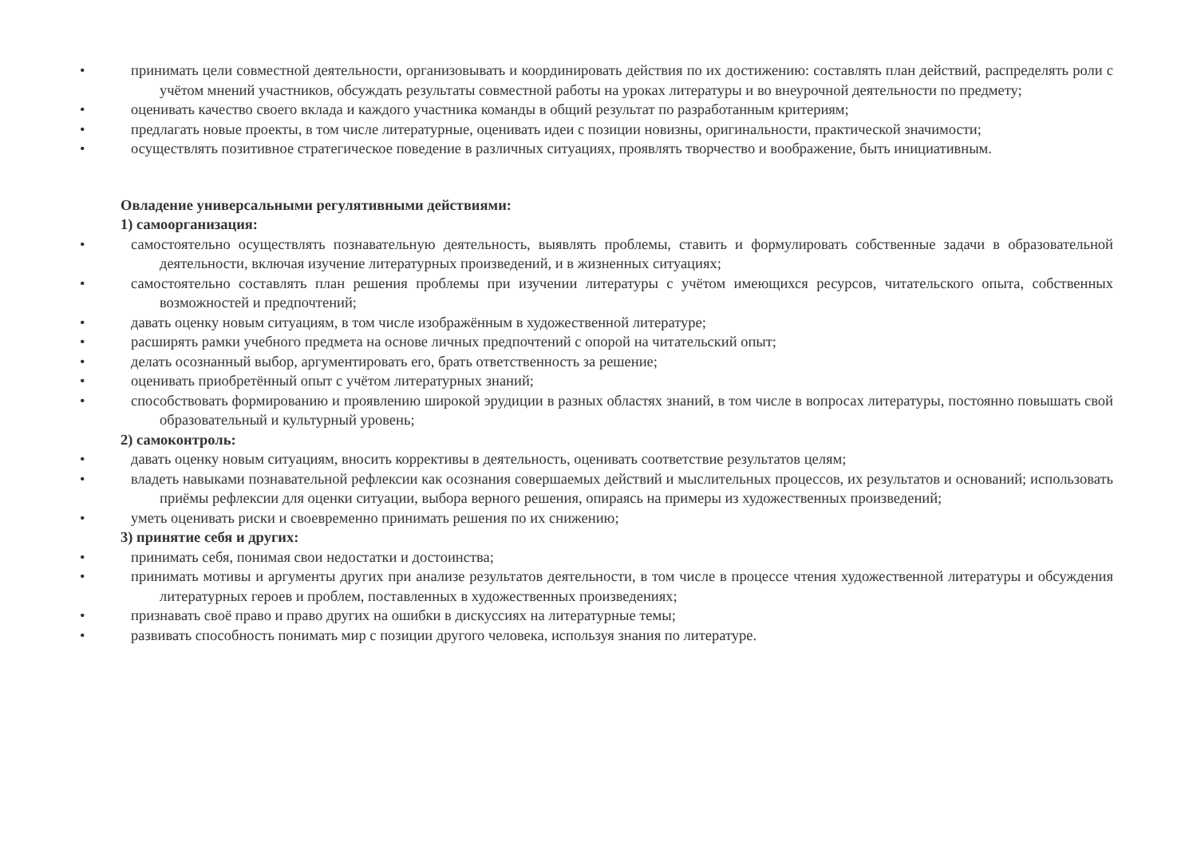•принимать цели совместной деятельности, организовывать и координировать действия по их достижению: составлять план действий, распределять роли с учётом мнений участников, обсуждать результаты совместной работы на уроках литературы и во внеурочной деятельности по предмету;
•оценивать качество своего вклада и каждого участника команды в общий результат по разработанным критериям;
•предлагать новые проекты, в том числе литературные, оценивать идеи с позиции новизны, оригинальности, практической значимости;
•осуществлять позитивное стратегическое поведение в различных ситуациях, проявлять творчество и воображение, быть инициативным.
Овладение универсальными регулятивными действиями:
1) самоорганизация:
•самостоятельно осуществлять познавательную деятельность, выявлять проблемы, ставить и формулировать собственные задачи в образовательной деятельности, включая изучение литературных произведений, и в жизненных ситуациях;
•самостоятельно составлять план решения проблемы при изучении литературы с учётом имеющихся ресурсов, читательского опыта, собственных возможностей и предпочтений;
•давать оценку новым ситуациям, в том числе изображённым в художественной литературе;
•расширять рамки учебного предмета на основе личных предпочтений с опорой на читательский опыт;
•делать осознанный выбор, аргументировать его, брать ответственность за решение;
•оценивать приобретённый опыт с учётом литературных знаний;
•способствовать формированию и проявлению широкой эрудиции в разных областях знаний, в том числе в вопросах литературы, постоянно повышать свой образовательный и культурный уровень;
2) самоконтроль:
•давать оценку новым ситуациям, вносить коррективы в деятельность, оценивать соответствие результатов целям;
•владеть навыками познавательной рефлексии как осознания совершаемых действий и мыслительных процессов, их результатов и оснований; использовать приёмы рефлексии для оценки ситуации, выбора верного решения, опираясь на примеры из художественных произведений;
•уметь оценивать риски и своевременно принимать решения по их снижению;
3) принятие себя и других:
•принимать себя, понимая свои недостатки и достоинства;
•принимать мотивы и аргументы других при анализе результатов деятельности, в том числе в процессе чтения художественной литературы и обсуждения литературных героев и проблем, поставленных в художественных произведениях;
•признавать своё право и право других на ошибки в дискуссиях на литературные темы;
•развивать способность понимать мир с позиции другого человека, используя знания по литературе.